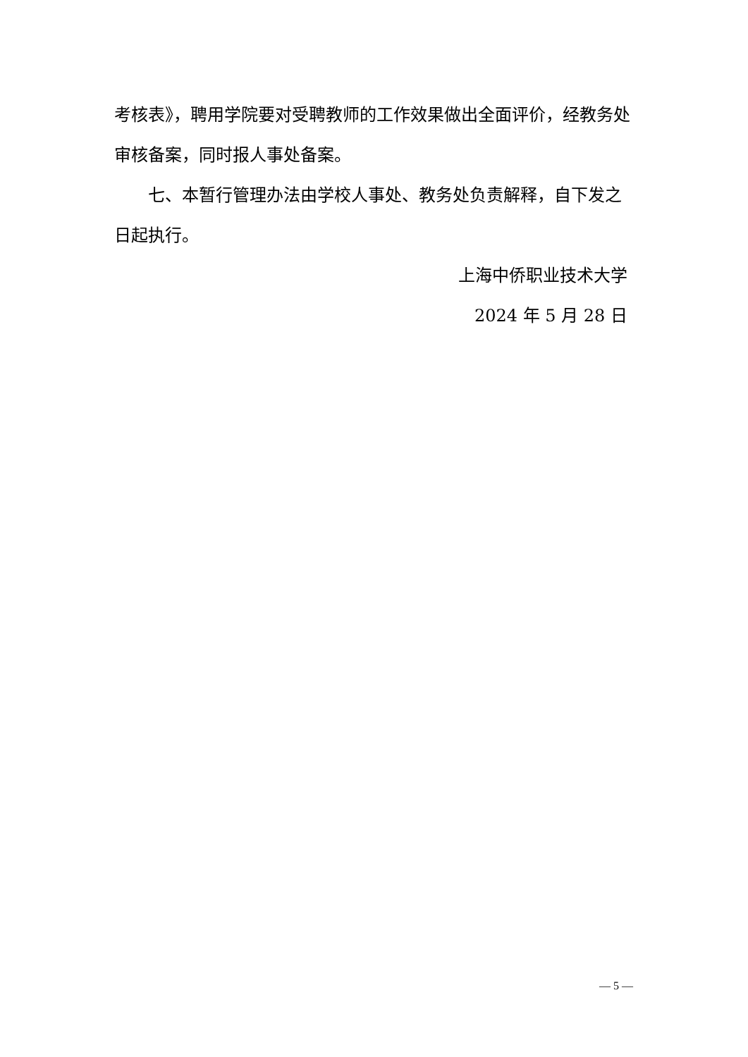考核表》，聘用学院要对受聘教师的工作效果做出全面评价，经教务处审核备案，同时报人事处备案。
七、本暂行管理办法由学校人事处、教务处负责解释，自下发之日起执行。
上海中侨职业技术大学
2024 年 5 月 28 日
— 5 —